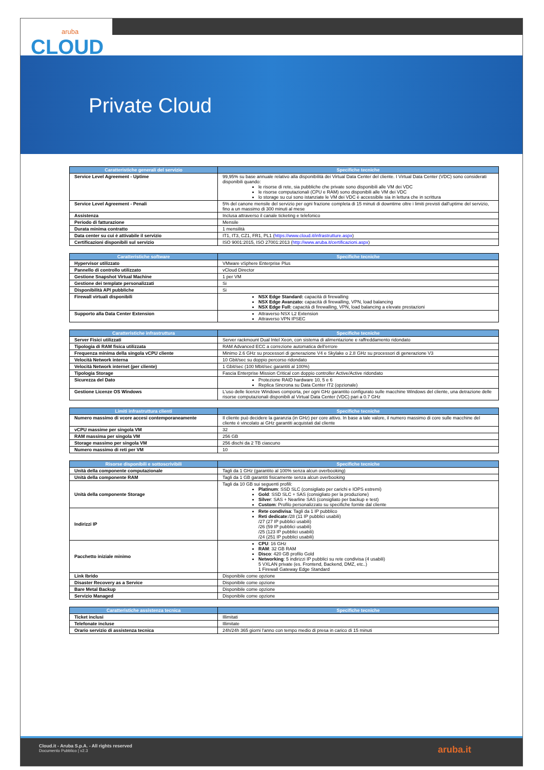aruba
CLOUD
Private Cloud
| Caratteristiche generali del servizio | Specifiche tecniche |
| --- | --- |
| Service Level Agreement - Uptime | 99,95% su base annuale relativo alla disponibilità dei Virtual Data Center del cliente. I Virtual Data Center (VDC) sono considerati disponibili quando: le risorse di rete, sia pubbliche che private sono disponibili alle VM dei VDC le risorse computazionali (CPU e RAM) sono disponibili alle VM dei VDC lo storage su cui sono istanziate le VM dei VDC è accessibile sia in lettura che in scrittura |
| Service Level Agreement - Penali | 5% del canone mensile del servizio per ogni frazione completa di 15 minuti di downtime oltre i limiti previsti dall'uptime del servizio, fino a un massimo di 300 minuti al mese |
| Assistenza | Inclusa attraverso il canale ticketing e telefonico |
| Periodo di fatturazione | Mensile |
| Durata minima contratto | 1 mensilità |
| Data center su cui è attivabile il servizio | IT1, IT3, CZ1, FR1, PL1 ( https://www.cloud.it/infrastrutture.aspx ) |
| Certificazioni disponibili sul servizio | ISO 9001:2015, ISO 27001:2013 ( http://www.aruba.it/certificazioni.aspx ) |
| Caratteristiche software | Specifiche tecniche |
| --- | --- |
| Hypervisor utilizzato | VMware vSphere Enterprise Plus |
| Pannello di controllo utilizzato | vCloud Director |
| Gestione Snapshot Virtual Machine | 1 per VM |
| Gestione dei template personalizzati | Si |
| Disponibilità API pubbliche | Si |
| Firewall virtuali disponibili | NSX Edge Standard: capacità di firewalling NSX Edge Avanzato: capacità di firewalling, VPN, load balancing NSX Edge Full: capacità di firewalling, VPN, load balancing a elevate prestazioni |
| Supporto alla Data Center Extension | Attraverso NSX L2 Extension Attraverso VPN IPSEC |
| Caratteristiche infrastruttura | Specifiche tecniche |
| --- | --- |
| Server Fisici utilizzati | Server rackmount Dual Intel Xeon, con sistema di alimentazione e raffreddamento ridondato |
| Tipologia di RAM fisica utilizzata | RAM Advanced ECC a correzione automatica dell'errore |
| Frequenza minima della singola vCPU cliente | Minimo 2.6 GHz su processori di generazione V4 e Skylake o 2.8 GHz su processori di generazione V3 |
| Velocità Network interna | 10 Gbit/sec su doppio percorso ridondato |
| Velocità Network internet (per cliente) | 1 Gbit/sec (100 Mbit/sec garantiti al 100%) |
| Tipologia Storage | Fascia Enterprise Mission Critical con doppio controller Active/Active ridondato |
| Sicurezza del Dato | Protezione RAID hardware 10, 5 e 6 Replica Sincrona su Data Center IT2 (opzionale) |
| Gestione Licenze OS Windows | L'uso delle licenze Windows comporta, per ogni GHz garantito configurato sulle macchine Windows del cliente, una detrazione delle risorse computazionali disponibili al Virtual Data Center (VDC) pari a 0.7 GHz |
| Limiti infrastruttura clienti | Specifiche tecniche |
| --- | --- |
| Numero massimo di vcore accesi contemporaneamente | Il cliente può decidere la garanzia (in GHz) per core attivo. In base a tale valore, il numero massimo di core sulle macchine del cliente è vincolato ai GHz garantiti acquistati dal cliente |
| vCPU massime per singola VM | 32 |
| RAM massima per singola VM | 256 GB |
| Storage massimo per singola VM | 256 dischi da 2 TB ciascuno |
| Numero massimo di reti per VM | 10 |
| Risorse disponibili e sottoscrivibili | Specifiche tecniche |
| --- | --- |
| Unità della componente computazionale | Tagli da 1 GHz (garantito al 100% senza alcun overbooking) |
| Unità della componente RAM | Tagli da 1 GB garantiti fisicamente senza alcun overbooking |
| Unità della componente Storage | Tagli da 10 GB sui seguenti profili: Platinum : SSD SLC (consigliato per carichi e IOPS estremi) Gold : SSD SLC + SAS (consigliato per la produzione) Silver : SAS + Nearline SAS (consigliato per backup e test) Custom : Profilo personalizzato su specifiche fornite dal cliente |
| Indirizzi IP | Rete condivisa : Tagli da 1 IP pubblico Reti dedicate :/28 (11 IP pubblici usabili) /27 (27 IP pubblici usabili) /26 (59 IP pubblici usabili) /25 (123 IP pubblici usabili) /24 (251 IP pubblici usabili) |
| Pacchetto iniziale minimo | CPU : 16 GHz RAM : 32 GB RAM Disco : 420 GB profilo Gold Networking : 5 indirizzi IP pubblici su rete condivisa (4 usabili) 5 VXLAN private (es. Frontend, Backend, DMZ, etc..) 1 Firewall Gateway Edge Standard |
| Link Ibrido | Disponibile come opzione |
| Disaster Recovery as a Service | Disponibile come opzione |
| Bare Metal Backup | Disponibile come opzione |
| Servizio Managed | Disponibile come opzione |
| Caratteristiche assistenza tecnica | Specifiche tecniche |
| --- | --- |
| Ticket inclusi | Illimitati |
| Telefonate incluse | Illimitate |
| Orario servizio di assistenza tecnica | 24h/24h 365 giorni l'anno con tempo medio di presa in carico di 15 minuti |
Cloud.it - Aruba S.p.A. - All rights reserved
Documento Pubblico | v2.3
aruba.it